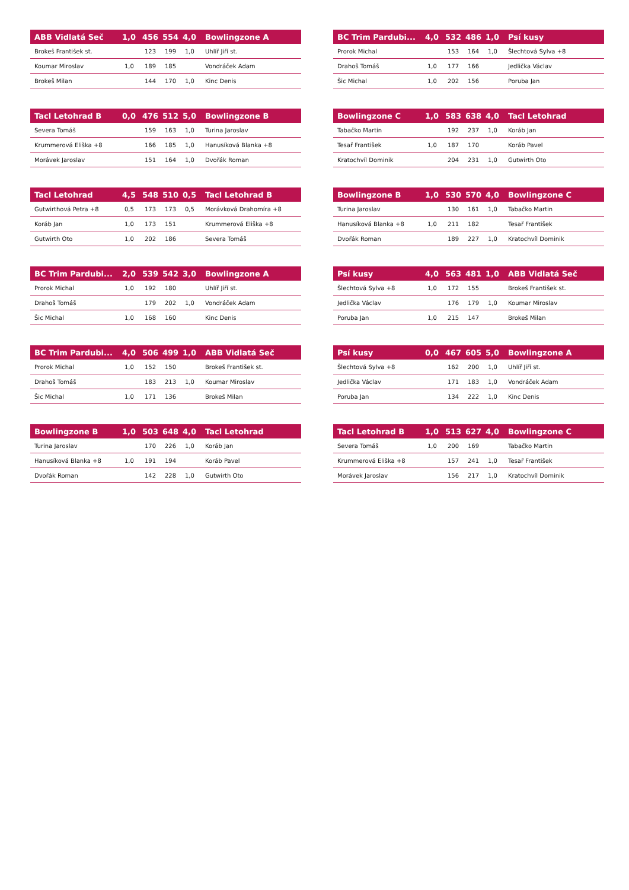| ABB Vidlatá Seč | 1,0 | 456 | 554 | 4,0 | Bowlingzone A |
| --- | --- | --- | --- | --- | --- |
| Brokeš František st. | | 123 | 199 | 1,0 | Uhlíř Jiří st. |
| Koumar Miroslav | 1,0 | 189 | 185 | | Vondráček Adam |
| Brokeš Milan | | 144 | 170 | 1,0 | Kinc Denis |
| BC Trim Pardubi... | 4,0 | 532 | 486 | 1,0 | Psí kusy |
| --- | --- | --- | --- | --- | --- |
| Prorok Michal | | 153 | 164 | 1,0 | Šlechtová Sylva +8 |
| Drahoš Tomáš | 1,0 | 177 | 166 | | Jedlička Václav |
| Šic Michal | 1,0 | 202 | 156 | | Poruba Jan |
| Tacl Letohrad B | 0,0 | 476 | 512 | 5,0 | Bowlingzone B |
| --- | --- | --- | --- | --- | --- |
| Severa Tomáš | | 159 | 163 | 1,0 | Turina Jaroslav |
| Krummerová Eliška +8 | | 166 | 185 | 1,0 | Hanusíková Blanka +8 |
| Morávek Jaroslav | | 151 | 164 | 1,0 | Dvořák Roman |
| Bowlingzone C | 1,0 | 583 | 638 | 4,0 | Tacl Letohrad |
| --- | --- | --- | --- | --- | --- |
| Tabačko Martin | | 192 | 237 | 1,0 | Koráb Jan |
| Tesař František | 1,0 | 187 | 170 | | Koráb Pavel |
| Kratochvíl Dominik | | 204 | 231 | 1,0 | Gutwirth Oto |
| Tacl Letohrad | 4,5 | 548 | 510 | 0,5 | Tacl Letohrad B |
| --- | --- | --- | --- | --- | --- |
| Gutwirthová Petra +8 | 0,5 | 173 | 173 | 0,5 | Morávková Drahomíra +8 |
| Koráb Jan | 1,0 | 173 | 151 | | Krummerová Eliška +8 |
| Gutwirth Oto | 1,0 | 202 | 186 | | Severa Tomáš |
| Bowlingzone B | 1,0 | 530 | 570 | 4,0 | Bowlingzone C |
| --- | --- | --- | --- | --- | --- |
| Turina Jaroslav | | 130 | 161 | 1,0 | Tabačko Martin |
| Hanusíková Blanka +8 | 1,0 | 211 | 182 | | Tesař František |
| Dvořák Roman | | 189 | 227 | 1,0 | Kratochvíl Dominik |
| BC Trim Pardubi... | 2,0 | 539 | 542 | 3,0 | Bowlingzone A |
| --- | --- | --- | --- | --- | --- |
| Prorok Michal | 1,0 | 192 | 180 | | Uhlíř Jiří st. |
| Drahoš Tomáš | | 179 | 202 | 1,0 | Vondráček Adam |
| Šic Michal | 1,0 | 168 | 160 | | Kinc Denis |
| Psí kusy | 4,0 | 563 | 481 | 1,0 | ABB Vidlatá Seč |
| --- | --- | --- | --- | --- | --- |
| Šlechtová Sylva +8 | 1,0 | 172 | 155 | | Brokeš František st. |
| Jedlička Václav | | 176 | 179 | 1,0 | Koumar Miroslav |
| Poruba Jan | 1,0 | 215 | 147 | | Brokeš Milan |
| BC Trim Pardubi... | 4,0 | 506 | 499 | 1,0 | ABB Vidlatá Seč |
| --- | --- | --- | --- | --- | --- |
| Prorok Michal | 1,0 | 152 | 150 | | Brokeš František st. |
| Drahoš Tomáš | | 183 | 213 | 1,0 | Koumar Miroslav |
| Šic Michal | 1,0 | 171 | 136 | | Brokeš Milan |
| Psí kusy | 0,0 | 467 | 605 | 5,0 | Bowlingzone A |
| --- | --- | --- | --- | --- | --- |
| Šlechtová Sylva +8 | | 162 | 200 | 1,0 | Uhlíř Jiří st. |
| Jedlička Václav | | 171 | 183 | 1,0 | Vondráček Adam |
| Poruba Jan | | 134 | 222 | 1,0 | Kinc Denis |
| Bowlingzone B | 1,0 | 503 | 648 | 4,0 | Tacl Letohrad |
| --- | --- | --- | --- | --- | --- |
| Turina Jaroslav | | 170 | 226 | 1,0 | Koráb Jan |
| Hanusíková Blanka +8 | 1,0 | 191 | 194 | | Koráb Pavel |
| Dvořák Roman | | 142 | 228 | 1,0 | Gutwirth Oto |
| Tacl Letohrad B | 1,0 | 513 | 627 | 4,0 | Bowlingzone C |
| --- | --- | --- | --- | --- | --- |
| Severa Tomáš | 1,0 | 200 | 169 | | Tabačko Martin |
| Krummerová Eliška +8 | | 157 | 241 | 1,0 | Tesař František |
| Morávek Jaroslav | | 156 | 217 | 1,0 | Kratochvíl Dominik |